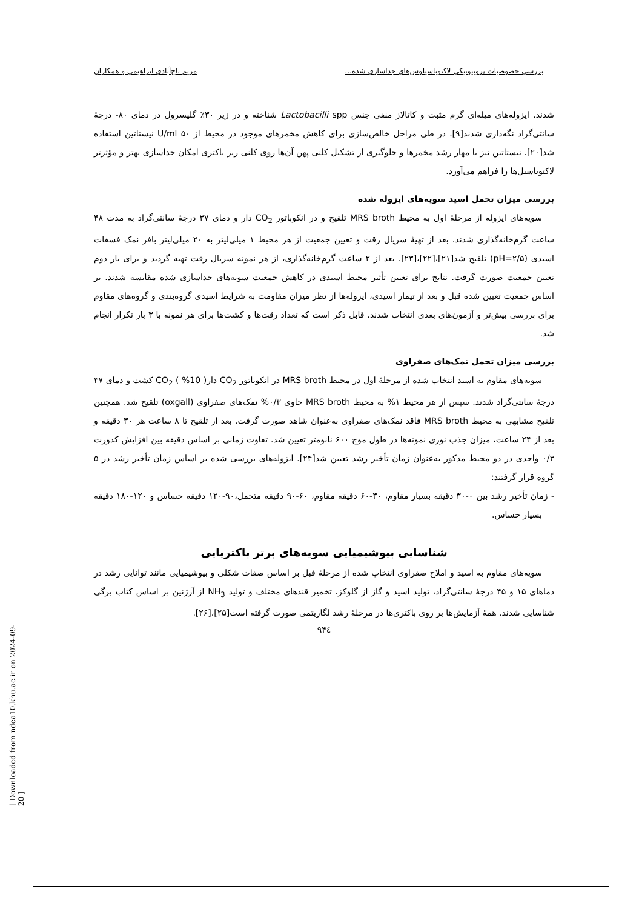بررسي خصوصيات پروبيوتيكي لاكتوباسيلوس‌هاي جداسازي شده... مريم تاج‌آبادي ابراهيمي و همكاران
شدند. ایزوله‌های میله‌ای گرم مثبت و کاتالاز منفی جنس Lactobacilli spp شناخته و در زیر ۳۰٪ گلیسرول در دمای ۸۰- درجهٔ سانتی‌گراد نگه‌داری شدند[۹]. در طی مراحل خالص‌سازی برای کاهش مخمرهای موجود در محیط از U/ml ۵۰ نیستاتین استفاده شد[۲۰]. نیستاتین نیز با مهار رشد مخمرها و جلوگیری از تشکیل کلنی پهن آن‌ها روی کلنی ریز باکتری امکان جداسازی بهتر و مؤثرتر لاکتوباسیل‌ها را فراهم می‌آورد.
بررسی میزان تحمل اسید سویه‌های ایزوله شده
سویه‌های ایزوله از مرحلهٔ اول به محیط MRS broth تلقیح و در انکوباتور CO<sub>2</sub> دار و دمای ۳۷ درجهٔ سانتی‌گراد به مدت ۴۸ ساعت گرم‌خانه‌گذاری شدند. بعد از تهیهٔ سریال رقت و تعیین جمعیت از هر محیط ۱ میلی‌لیتر به ۲۰ میلی‌لیتر بافر نمک فسفات اسیدی (pH=۲/۵) تلقیح شد[۲۱]،[۲۲]،[۲۳]. بعد از ۲ ساعت گرم‌خانه‌گذاری، از هر نمونه سریال رقت تهیه گردید و برای بار دوم تعیین جمعیت صورت گرفت. نتایج برای تعیین تأثیر محیط اسیدی در کاهش جمعیت سویه‌های جداسازی شده مقایسه شدند. بر اساس جمعیت تعیین شده قبل و بعد از تیمار اسیدی، ایزوله‌ها از نظر میزان مقاومت به شرایط اسیدی گروه‌بندی و گروه‌های مقاوم برای بررسی بیش‌تر و آزمون‌های بعدی انتخاب شدند. قابل ذکر است که تعداد رقت‌ها و کشت‌ها برای هر نمونه با ۳ بار تکرار انجام شد.
بررسی میزان تحمل نمک‌های صفراوی
سویه‌های مقاوم به اسید انتخاب شده از مرحلهٔ اول در محیط MRS broth در انکوباتور CO<sub>2</sub> دار( 10% ) CO<sub>2</sub> کشت و دمای ۳۷ درجهٔ سانتی‌گراد شدند. سپس از هر محیط ۱% به محیط MRS broth حاوی ۰/۳% نمک‌های صفراوی (oxgall) تلقیح شد. همچنین تلقیح مشابهی به محیط MRS broth فاقد نمک‌های صفراوی به‌عنوان شاهد صورت گرفت. بعد از تلقیح تا ۸ ساعت هر ۳۰ دقیقه و بعد از ۲۴ ساعت، میزان جذب نوری نمونه‌ها در طول موج ۶۰۰ نانومتر تعیین شد. تفاوت زمانی بر اساس دقیقه بین افزایش کدورت ۰/۳ واحدی در دو محیط مذکور به‌عنوان زمان تأخیر رشد تعیین شد[۲۴]. ایزوله‌های بررسی شده بر اساس زمان تأخیر رشد در ۵ گروه قرار گرفتند:
- زمان تأخیر رشد بین ۰-۳۰ دقیقه بسیار مقاوم، ۳۰-۶۰ دقیقه مقاوم، ۶۰-۹۰ دقیقه متحمل،۹۰-۱۲۰ دقیقه حساس و ۱۲۰-۱۸۰ دقیقه بسیار حساس.
شناسایی بیوشیمیایی سویه‌های برتر باکتریایی
سویه‌های مقاوم به اسید و املاح صفراوی انتخاب شده از مرحلهٔ قبل بر اساس صفات شکلی و بیوشیمیایی مانند توانایی رشد در دماهای ۱۵ و ۴۵ درجهٔ سانتی‌گراد، تولید اسید و گاز از گلوکز، تخمیر قندهای مختلف و تولید NH<sub>3</sub> از آرژنین بر اساس کتاب برگی شناسایی شدند. همهٔ آزمایش‌ها بر روی باکتری‌ها در مرحلهٔ رشد لگاریتمی صورت گرفته است[۲۵]،[۲۶].
۹۴٤
[ Downloaded from ndea10.khu.ac.ir on 2024-09-20 ]